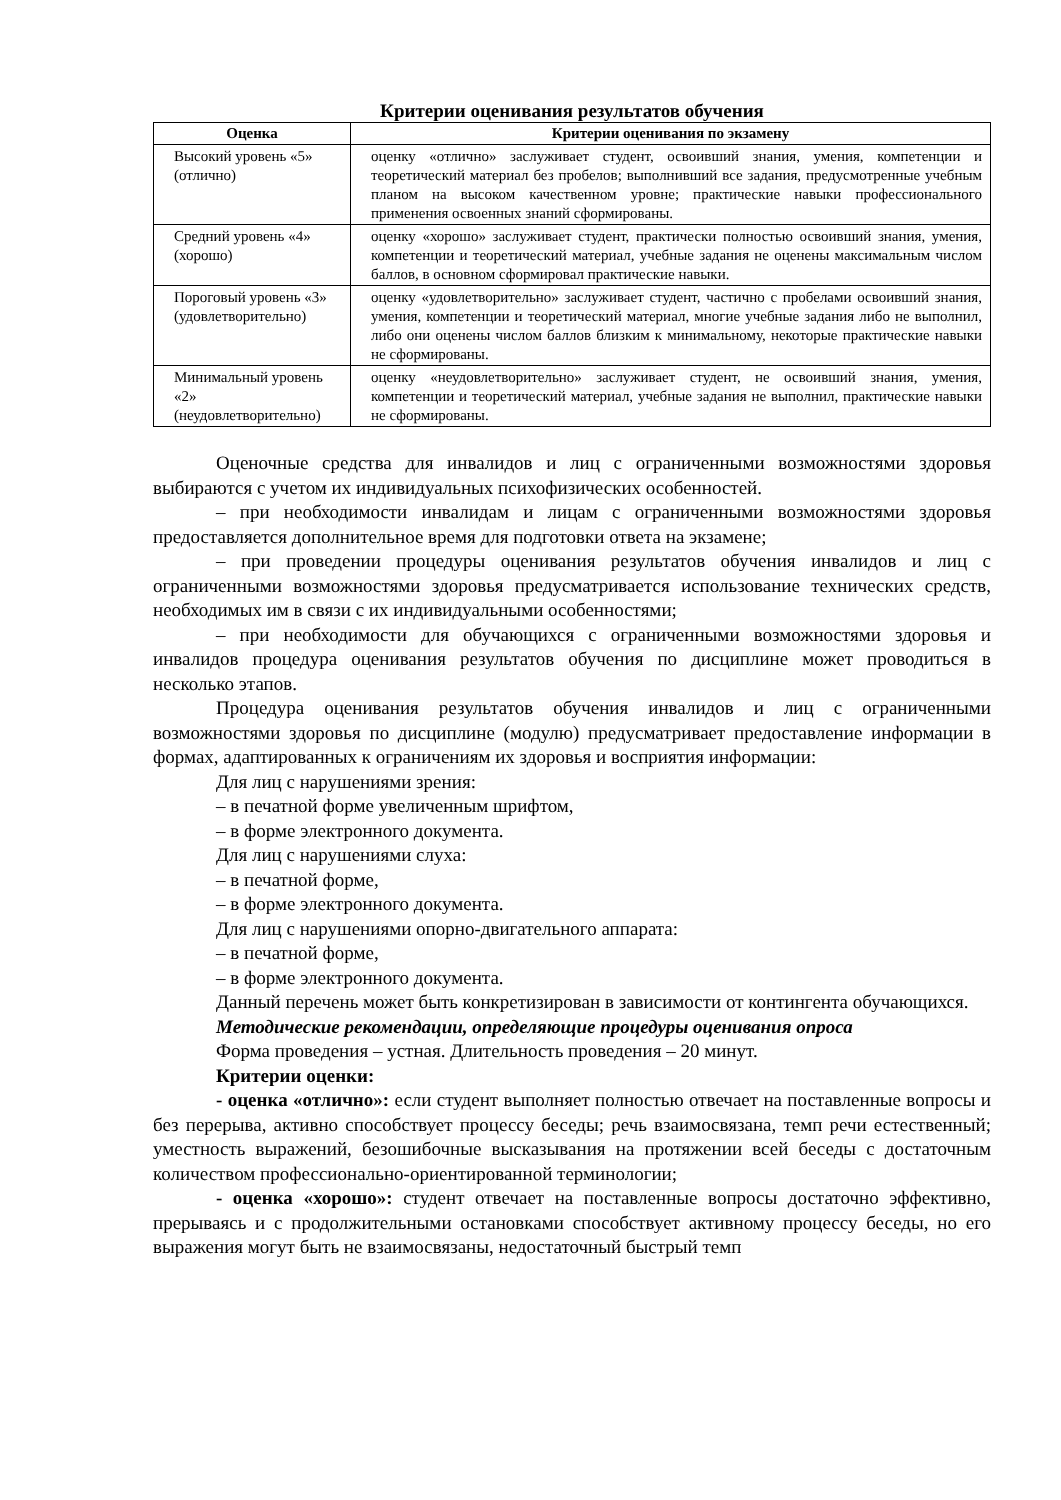Критерии оценивания результатов обучения
| Оценка | Критерии оценивания по экзамену |
| --- | --- |
| Высокий уровень «5» (отлично) | оценку «отлично» заслуживает студент, освоивший знания, умения, компетенции и теоретический материал без пробелов; выполнивший все задания, предусмотренные учебным планом на высоком качественном уровне; практические навыки профессионального применения освоенных знаний сформированы. |
| Средний уровень «4» (хорошо) | оценку «хорошо» заслуживает студент, практически полностью освоивший знания, умения, компетенции и теоретический материал, учебные задания не оценены максимальным числом баллов, в основном сформировал практические навыки. |
| Пороговый уровень «3» (удовлетворительно) | оценку «удовлетворительно» заслуживает студент, частично с пробелами освоивший знания, умения, компетенции и теоретический материал, многие учебные задания либо не выполнил, либо они оценены числом баллов близким к минимальному, некоторые практические навыки не сформированы. |
| Минимальный уровень «2» (неудовлетворительно) | оценку «неудовлетворительно» заслуживает студент, не освоивший знания, умения, компетенции и теоретический материал, учебные задания не выполнил, практические навыки не сформированы. |
Оценочные средства для инвалидов и лиц с ограниченными возможностями здоровья выбираются с учетом их индивидуальных психофизических особенностей.
– при необходимости инвалидам и лицам с ограниченными возможностями здоровья предоставляется дополнительное время для подготовки ответа на экзамене;
– при проведении процедуры оценивания результатов обучения инвалидов и лиц с ограниченными возможностями здоровья предусматривается использование технических средств, необходимых им в связи с их индивидуальными особенностями;
– при необходимости для обучающихся с ограниченными возможностями здоровья и инвалидов процедура оценивания результатов обучения по дисциплине может проводиться в несколько этапов.
Процедура оценивания результатов обучения инвалидов и лиц с ограниченными возможностями здоровья по дисциплине (модулю) предусматривает предоставление информации в формах, адаптированных к ограничениям их здоровья и восприятия информации:
Для лиц с нарушениями зрения:
– в печатной форме увеличенным шрифтом,
– в форме электронного документа.
Для лиц с нарушениями слуха:
– в печатной форме,
– в форме электронного документа.
Для лиц с нарушениями опорно-двигательного аппарата:
– в печатной форме,
– в форме электронного документа.
Данный перечень может быть конкретизирован в зависимости от контингента обучающихся.
Методические рекомендации, определяющие процедуры оценивания опроса
Форма проведения – устная. Длительность проведения – 20 минут.
Критерии оценки:
- оценка «отлично»: если студент выполняет полностью отвечает на поставленные вопросы и без перерыва, активно способствует процессу беседы; речь взаимосвязана, темп речи естественный; уместность выражений, безошибочные высказывания на протяжении всей беседы с достаточным количеством профессионально-ориентированной терминологии;
- оценка «хорошо»: студент отвечает на поставленные вопросы достаточно эффективно, прерываясь и с продолжительными остановками способствует активному процессу беседы, но его выражения могут быть не взаимосвязаны, недостаточный быстрый темп